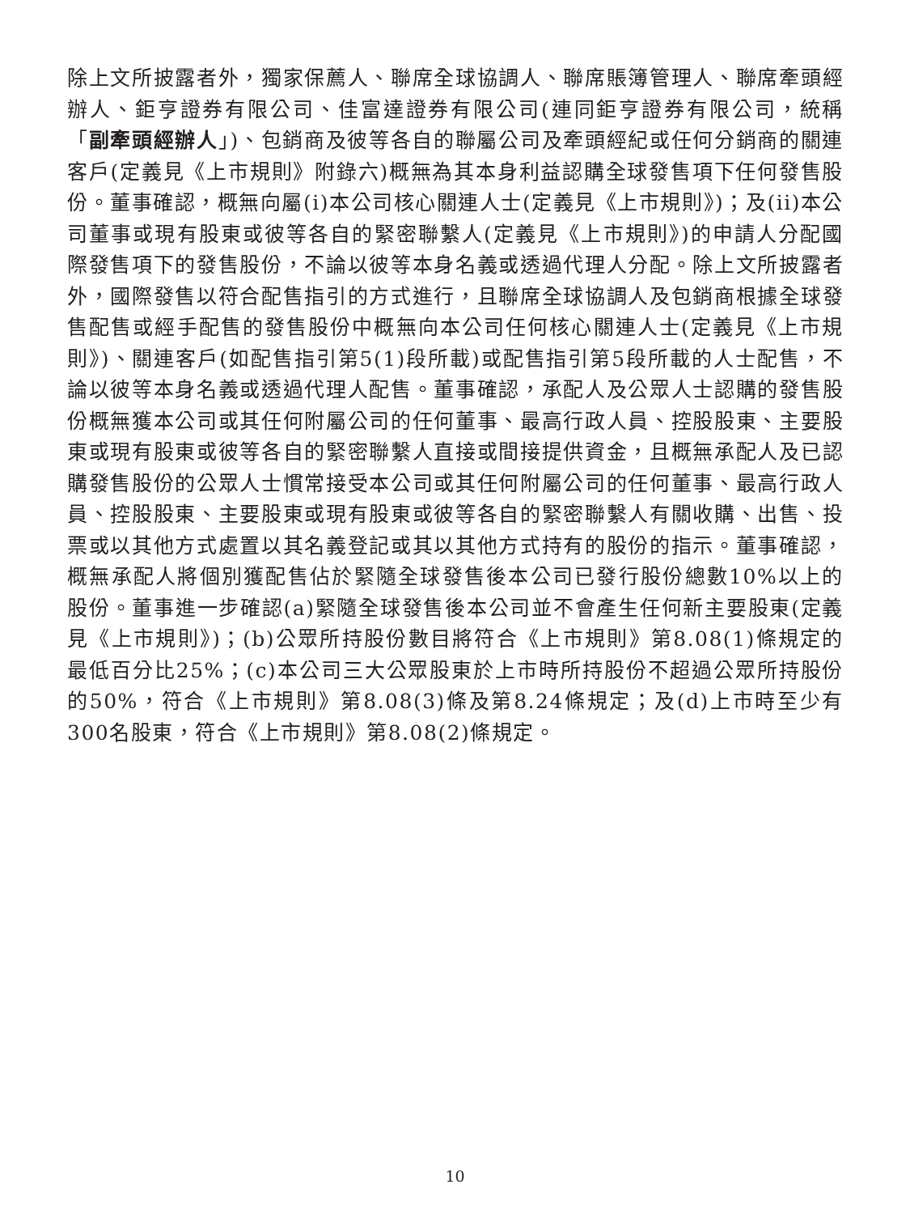除上文所披露者外，獨家保薦人、聯席全球協調人、聯席賬簿管理人、聯席牽頭經辦人、鉅亨證券有限公司、佳富達證券有限公司(連同鉅亨證券有限公司，統稱「副牽頭經辦人」)、包銷商及彼等各自的聯屬公司及牽頭經紀或任何分銷商的關連客戶(定義見《上市規則》附錄六)概無為其本身利益認購全球發售項下任何發售股份。董事確認，概無向屬(i)本公司核心關連人士(定義見《上市規則》)；及(ii)本公司董事或現有股東或彼等各自的緊密聯繫人(定義見《上市規則》)的申請人分配國際發售項下的發售股份，不論以彼等本身名義或透過代理人分配。除上文所披露者外，國際發售以符合配售指引的方式進行，且聯席全球協調人及包銷商根據全球發售配售或經手配售的發售股份中概無向本公司任何核心關連人士(定義見《上市規則》)、關連客戶(如配售指引第5(1)段所載)或配售指引第5段所載的人士配售，不論以彼等本身名義或透過代理人配售。董事確認，承配人及公眾人士認購的發售股份概無獲本公司或其任何附屬公司的任何董事、最高行政人員、控股股東、主要股東或現有股東或彼等各自的緊密聯繫人直接或間接提供資金，且概無承配人及已認購發售股份的公眾人士慣常接受本公司或其任何附屬公司的任何董事、最高行政人員、控股股東、主要股東或現有股東或彼等各自的緊密聯繫人有關收購、出售、投票或以其他方式處置以其名義登記或其以其他方式持有的股份的指示。董事確認，概無承配人將個別獲配售佔於緊隨全球發售後本公司已發行股份總數10%以上的股份。董事進一步確認(a)緊隨全球發售後本公司並不會產生任何新主要股東(定義見《上市規則》)；(b)公眾所持股份數目將符合《上市規則》第8.08(1)條規定的最低百分比25%；(c)本公司三大公眾股東於上市時所持股份不超過公眾所持股份的50%，符合《上市規則》第8.08(3)條及第8.24條規定；及(d)上市時至少有300名股東，符合《上市規則》第8.08(2)條規定。
10